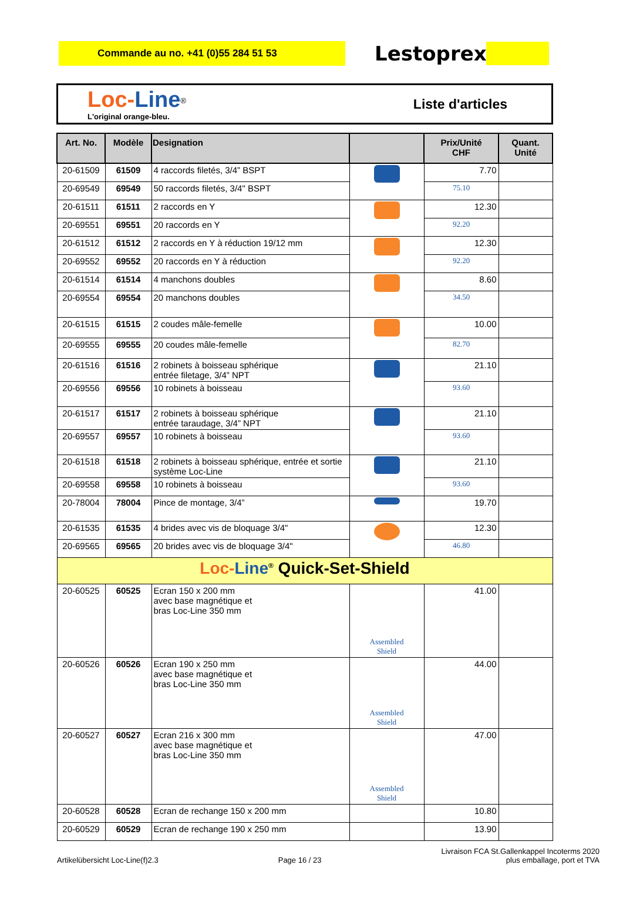Commande au no. +41 (0)55 284 51 53
Lestoprex
Loc-Line<sup>®</sup>
L'original orange-bleu.
Liste d'articles
| Art. No. | Modèle | Designation | | Prix/Unité CHF | Quant. Unité |
| --- | --- | --- | --- | --- | --- |
| 20-61509 | 61509 | 4 raccords filetés, 3/4” BSPT | | 7.70 | |
| 20-69549 | 69549 | 50 raccords filetés, 3/4" BSPT | | 75.10 | |
| 20-61511 | 61511 | 2 raccords en Y | | 12.30 | |
| 20-69551 | 69551 | 20 raccords en Y | | 92.20 | |
| 20-61512 | 61512 | 2 raccords en Y à réduction 19/12 mm | | 12.30 | |
| 20-69552 | 69552 | 20 raccords en Y à réduction | | 92.20 | |
| 20-61514 | 61514 | 4 manchons doubles | | 8.60 | |
| 20-69554 | 69554 | 20 manchons doubles | | 34.50 | |
| 20-61515 | 61515 | 2 coudes mâle-femelle | | 10.00 | |
| 20-69555 | 69555 | 20 coudes mâle-femelle | | 82.70 | |
| 20-61516 | 61516 | 2 robinets à boisseau sphérique entrée filetage, 3/4” NPT | | 21.10 | |
| 20-69556 | 69556 | 10 robinets à boisseau | | 93.60 | |
| 20-61517 | 61517 | 2 robinets à boisseau sphérique entrée taraudage, 3/4” NPT | | 21.10 | |
| 20-69557 | 69557 | 10 robinets à boisseau | | 93.60 | |
| 20-61518 | 61518 | 2 robinets à boisseau sphérique, entrée et sortie système Loc-Line | | 21.10 | |
| 20-69558 | 69558 | 10 robinets à boisseau | | 93.60 | |
| 20-78004 | 78004 | Pince de montage, 3/4” | | 19.70 | |
| 20-61535 | 61535 | 4 brides avec vis de bloquage 3/4" | | 12.30 | |
| 20-69565 | 69565 | 20 brides avec vis de bloquage 3/4" | | 46.80 | |
| Loc- Line<sup>®</sup> Quick-Set-Shield | | | | | |
| 20-60525 | 60525 | Ecran 150 x 200 mm avec base magnétique et bras Loc-Line 350 mm | Assembled Shield | 41.00 | |
| 20-60526 | 60526 | Ecran 190 x 250 mm avec base magnétique et bras Loc-Line 350 mm | Assembled Shield | 44.00 | |
| 20-60527 | 60527 | Ecran 216 x 300 mm avec base magnétique et bras Loc-Line 350 mm | Assembled Shield | 47.00 | |
| 20-60528 | 60528 | Ecran de rechange 150 x 200 mm | | 10.80 | |
| 20-60529 | 60529 | Ecran de rechange 190 x 250 mm | | 13.90 | |
Artikelübersicht Loc-Line(f)2.3
Page 16 / 23
Livraison FCA St.Gallenkappel Incoterms 2020
plus emballage, port et TVA